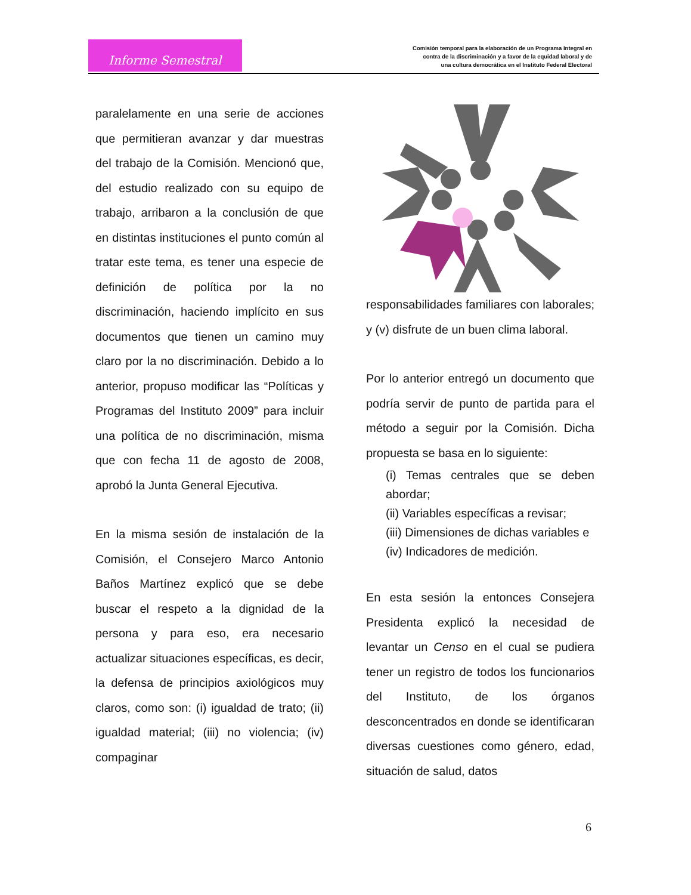Informe Semestral
Comisión temporal para la elaboración de un Programa Integral en
contra de la discriminación y a favor de la equidad laboral y de
una cultura democrática en el Instituto Federal Electoral
paralelamente en una serie de acciones que permitieran avanzar y dar muestras del trabajo de la Comisión. Mencionó que, del estudio realizado con su equipo de trabajo, arribaron a la conclusión de que en distintas instituciones el punto común al tratar este tema, es tener una especie de definición de política por la no discriminación, haciendo implícito en sus documentos que tienen un camino muy claro por la no discriminación. Debido a lo anterior, propuso modificar las “Políticas y Programas del Instituto 2009” para incluir una política de no discriminación, misma que con fecha 11 de agosto de 2008, aprobó la Junta General Ejecutiva.
En la misma sesión de instalación de la Comisión, el Consejero Marco Antonio Baños Martínez explicó que se debe buscar el respeto a la dignidad de la persona y para eso, era necesario actualizar situaciones específicas, es decir, la defensa de principios axiológicos muy claros, como son: (i) igualdad de trato; (ii) igualdad material; (iii) no violencia; (iv) compaginar
responsabilidades familiares con laborales; y (v) disfrute de un buen clima laboral.
Por lo anterior entregó un documento que podría servir de punto de partida para el método a seguir por la Comisión. Dicha propuesta se basa en lo siguiente:
(i) Temas centrales que se deben abordar;
(ii) Variables específicas a revisar;
(iii) Dimensiones de dichas variables e
(iv) Indicadores de medición.
En esta sesión la entonces Consejera Presidenta explicó la necesidad de levantar un Censo en el cual se pudiera tener un registro de todos los funcionarios del Instituto, de los órganos desconcentrados en donde se identificaran diversas cuestiones como género, edad, situación de salud, datos
6